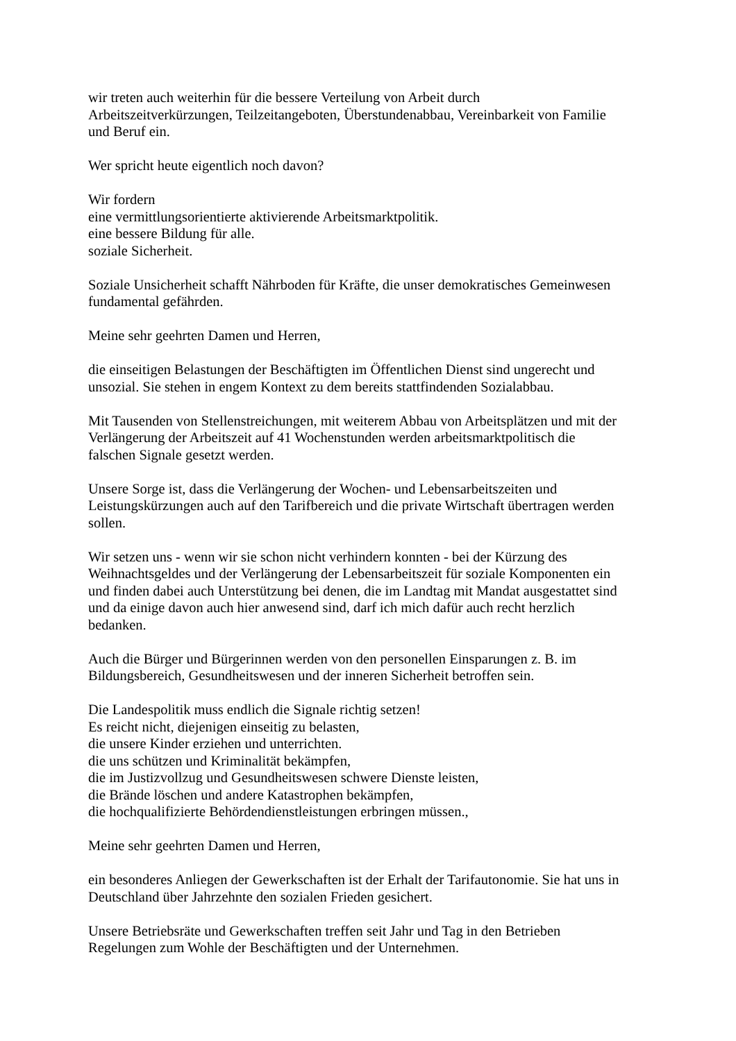wir treten auch weiterhin für die bessere Verteilung von Arbeit durch
Arbeitszeitverkürzungen, Teilzeitangeboten, Überstundenabbau, Vereinbarkeit von Familie
und Beruf ein.
Wer spricht heute eigentlich noch davon?
Wir fordern
eine vermittlungsorientierte aktivierende Arbeitsmarktpolitik.
eine bessere Bildung für alle.
soziale Sicherheit.
Soziale Unsicherheit schafft Nährboden für Kräfte, die unser demokratisches Gemeinwesen
fundamental gefährden.
Meine sehr geehrten Damen und Herren,
die einseitigen Belastungen der Beschäftigten im Öffentlichen Dienst sind ungerecht und
unsozial. Sie stehen in engem Kontext zu dem bereits stattfindenden Sozialabbau.
Mit Tausenden von Stellenstreichungen, mit weiterem Abbau von Arbeitsplätzen und mit der
Verlängerung der Arbeitszeit auf 41 Wochenstunden werden arbeitsmarktpolitisch die
falschen Signale gesetzt werden.
Unsere Sorge ist, dass die Verlängerung der Wochen- und Lebensarbeitszeiten und
Leistungskürzungen auch auf den Tarifbereich und die private Wirtschaft übertragen werden
sollen.
Wir setzen uns - wenn wir sie schon nicht verhindern konnten - bei der Kürzung des
Weihnachtsgeldes und der Verlängerung der Lebensarbeitszeit für soziale Komponenten ein
und finden dabei auch Unterstützung bei denen, die im Landtag mit Mandat ausgestattet sind
und da einige davon auch hier anwesend sind, darf ich mich dafür auch recht herzlich
bedanken.
Auch die Bürger und Bürgerinnen werden von den personellen Einsparungen z. B. im
Bildungsbereich, Gesundheitswesen und der inneren Sicherheit betroffen sein.
Die Landespolitik muss endlich die Signale richtig setzen!
Es reicht nicht, diejenigen einseitig zu belasten,
die unsere Kinder erziehen und unterrichten.
die uns schützen und Kriminalität bekämpfen,
die im Justizvollzug und Gesundheitswesen schwere Dienste leisten,
die Brände löschen und andere Katastrophen bekämpfen,
die hochqualifizierte Behördendienstleistungen erbringen müssen.,
Meine sehr geehrten Damen und Herren,
ein besonderes Anliegen der Gewerkschaften ist der Erhalt der Tarifautonomie. Sie hat uns in
Deutschland über Jahrzehnte den sozialen Frieden gesichert.
Unsere Betriebsräte und Gewerkschaften treffen seit Jahr und Tag in den Betrieben
Regelungen zum Wohle der Beschäftigten und der Unternehmen.